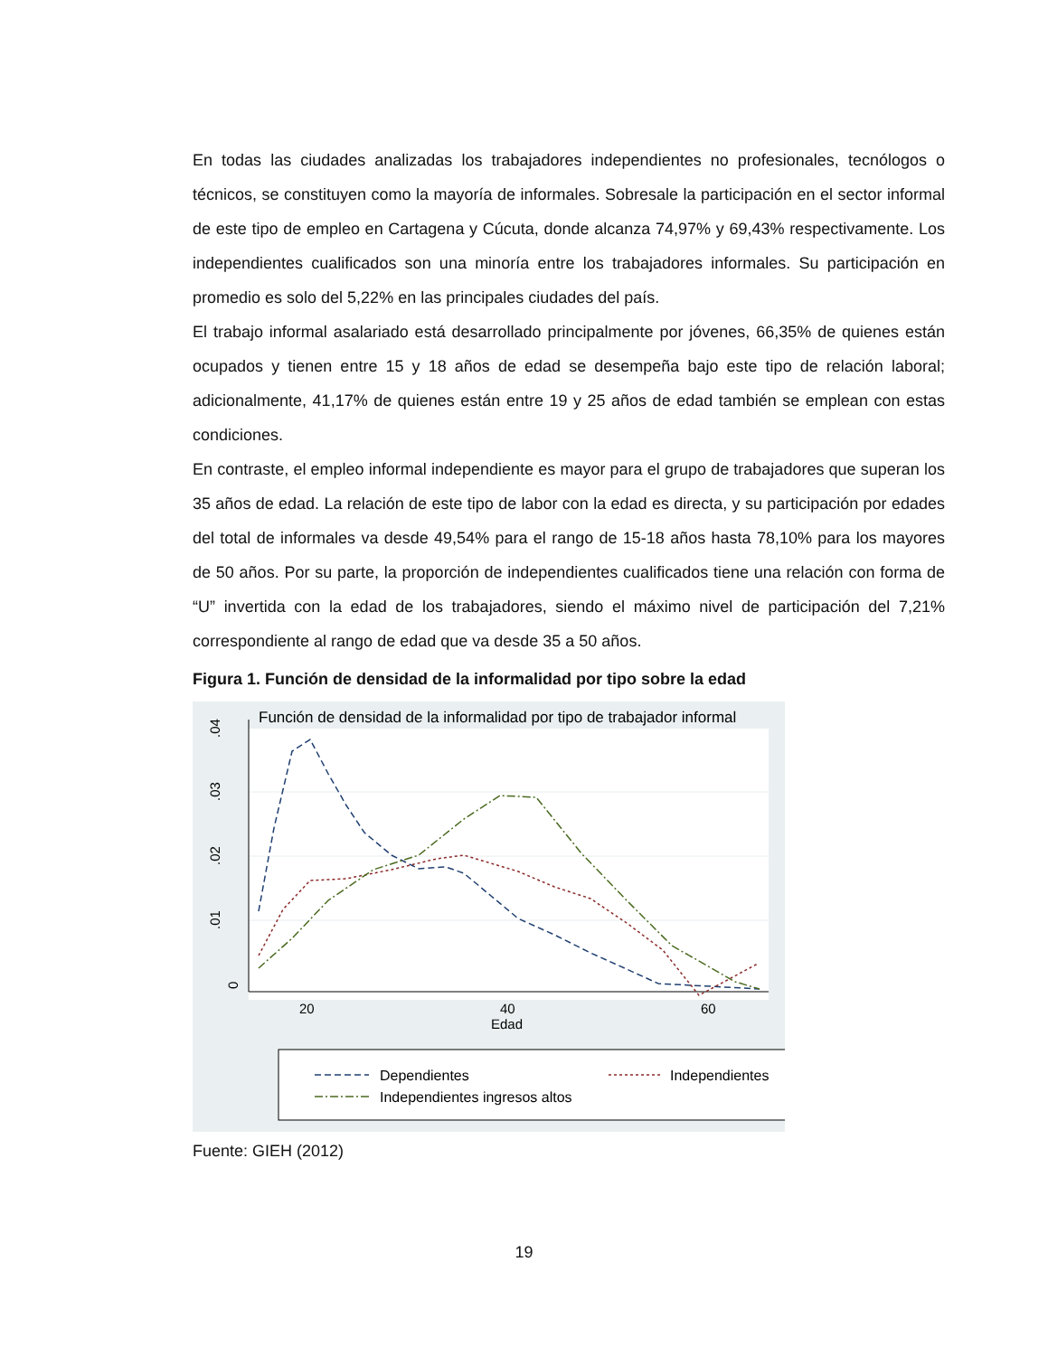En todas las ciudades analizadas los trabajadores independientes no profesionales, tecnólogos o técnicos, se constituyen como la mayoría de informales. Sobresale la participación en el sector informal de este tipo de empleo en Cartagena y Cúcuta, donde alcanza 74,97% y 69,43% respectivamente. Los independientes cualificados son una minoría entre los trabajadores informales. Su participación en promedio es solo del 5,22% en las principales ciudades del país.
El trabajo informal asalariado está desarrollado principalmente por jóvenes, 66,35% de quienes están ocupados y tienen entre 15 y 18 años de edad se desempeña bajo este tipo de relación laboral; adicionalmente, 41,17% de quienes están entre 19 y 25 años de edad también se emplean con estas condiciones.
En contraste, el empleo informal independiente es mayor para el grupo de trabajadores que superan los 35 años de edad. La relación de este tipo de labor con la edad es directa, y su participación por edades del total de informales va desde 49,54% para el rango de 15-18 años hasta 78,10% para los mayores de 50 años. Por su parte, la proporción de independientes cualificados tiene una relación con forma de “U” invertida con la edad de los trabajadores, siendo el máximo nivel de participación del 7,21% correspondiente al rango de edad que va desde 35 a 50 años.
Figura 1. Función de densidad de la informalidad por tipo sobre la edad
Función de densidad de la informalidad por tipo de trabajador informal
.04
.03
.02
.01
0
20
40
60
Edad
Dependientes
Independientes
Independientes ingresos altos
Fuente: GIEH (2012)
19